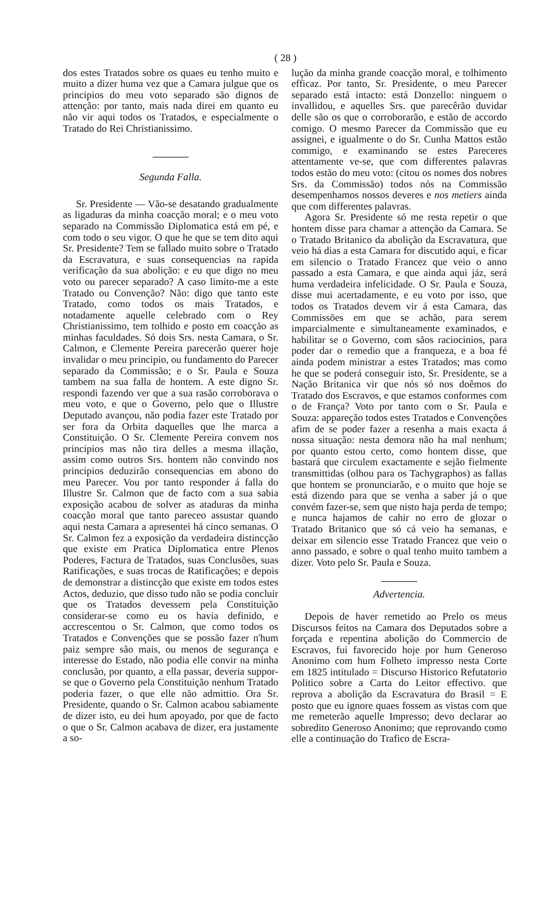( 28 )
dos estes Tratados sobre os quaes eu tenho muito e muito a dizer huma vez que a Camara julgue que os principios do meu voto separado são dignos de attenção: por tanto, mais nada direi em quanto eu não vir aqui todos os Tratados, e especialmente o Tratado do Rei Christianissimo.
Segunda Falla.
Sr. Presidente — Vão-se desatando gradualmente as ligaduras da minha coacção moral; e o meu voto separado na Commissão Diplomatica está em pé, e com todo o seu vigor. O que he que se tem dito aqui Sr. Presidente? Tem se fallado muito sobre o Tratado da Escravatura, e suas consequencias na rapida verificação da sua abolição: e eu que digo no meu voto ou parecer separado? A caso limito-me a este Tratado ou Convenção? Não: digo que tanto este Tratado, como todos os mais Tratados, e notadamente aquelle celebrado com o Rey Christianissimo, tem tolhido e posto em coacção as minhas faculdades. Só dois Srs. nesta Camara, o Sr. Calmon, e Clemente Pereira parecerão querer hoje invalidar o meu principio, ou fundamento do Parecer separado da Commissão; e o Sr. Paula e Souza tambem na sua falla de hontem. A este digno Sr. respondi fazendo ver que a sua rasão corroborava o meu voto, e que o Governo, pelo que o Illustre Deputado avançou, não podia fazer este Tratado por ser fora da Orbita daquelles que lhe marca a Constituição. O Sr. Clemente Pereira convem nos principios mas não tira delles a mesma illação, assim como outros Srs. hontem não convindo nos principios deduzirão consequencias em abono do meu Parecer. Vou por tanto responder á falla do Illustre Sr. Calmon que de facto com a sua sabia exposição acabou de solver as ataduras da minha coacção moral que tanto pareceo assustar quando aqui nesta Camara a apresentei há cinco semanas. O Sr. Calmon fez a exposição da verdadeira distincção que existe em Pratica Diplomatica entre Plenos Poderes, Factura de Tratados, suas Conclusões, suas Ratificações, e suas trocas de Ratificações; e depois de demonstrar a distincção que existe em todos estes Actos, deduzio, que disso tudo não se podia concluir que os Tratados devessem pela Constituição considerar-se como eu os havia definido, e accrescentou o Sr. Calmon, que como todos os Tratados e Convenções que se possão fazer n'hum paiz sempre são mais, ou menos de segurança e interesse do Estado, não podia elle convir na minha conclusão, por quanto, a ella passar, deveria suppor-se que o Governo pela Constituição nenhum Tratado poderia fazer, o que elle não admittio. Ora Sr. Presidente, quando o Sr. Calmon acabou sabiamente de dizer isto, eu dei hum apoyado, por que de facto o que o Sr. Calmon acabava de dizer, era justamente a so-
lução da minha grande coacção moral, e tolhimento efficaz. Por tanto, Sr. Presidente, o meu Parecer separado está intacto: está Donzello: ninguem o invallidou, e aquelles Srs. que parecêrão duvidar delle são os que o corroborarão, e estão de accordo comigo. O mesmo Parecer da Commissão que eu assignei, e igualmente o do Sr. Cunha Mattos estão commigo, e examinando se estes Pareceres attentamente ve-se, que com differentes palavras todos estão do meu voto: (citou os nomes dos nobres Srs. da Commissão) todos nós na Commissão desempenhamos nossos deveres e nos metiers ainda que com differentes palavras.
Agora Sr. Presidente só me resta repetir o que hontem disse para chamar a attenção da Camara. Se o Tratado Britanico da abolição da Escravatura, que veio há dias a esta Camara for discutido aqui, e ficar em silencio o Tratado Francez que veio o anno passado a esta Camara, e que ainda aqui jáz, será huma verdadeira infelicidade. O Sr. Paula e Souza, disse mui acertadamente, e eu voto por isso, que todos os Tratados devem vir á esta Camara, das Commissões em que se achão, para serem imparcialmente e simultaneamente examinados, e habilitar se o Governo, com sãos raciocinios, para poder dar o remedio que a franqueza, e a boa fé ainda podem ministrar a estes Tratados; mas como he que se poderá conseguir isto, Sr. Presidente, se a Nação Britanica vir que nós só nos doêmos do Tratado dos Escravos, e que estamos conformes com o de França? Voto por tanto com o Sr. Paula e Souza: appareção todos estes Tratados e Convenções afim de se poder fazer a resenha a mais exacta á nossa situação: nesta demora não ha mal nenhum; por quanto estou certo, como hontem disse, que bastará que circulem exactamente e sejão fielmente transmittidas (olhou para os Tachygraphos) as fallas que hontem se pronunciarão, e o muito que hoje se está dizendo para que se venha a saber já o que convém fazer-se, sem que nisto haja perda de tempo; e nunca hajamos de cahir no erro de glozar o Tratado Britanico que só cá veio ha semanas, e deixar em silencio esse Tratado Francez que veio o anno passado, e sobre o qual tenho muito tambem a dizer. Voto pelo Sr. Paula e Souza.
Advertencia.
Depois de haver remetido ao Prelo os meus Discursos feitos na Camara dos Deputados sobre a forçada e repentina abolição do Commercio de Escravos, fui favorecido hoje por hum Generoso Anonimo com hum Folheto impresso nesta Corte em 1825 intitulado = Discurso Historico Refutatorio Politico sobre a Carta do Leitor effectivo. que reprova a abolição da Escravatura do Brasil = E posto que eu ignore quaes fossem as vistas com que me remeterão aquelle Impresso; devo declarar ao sobredito Generoso Anonimo; que reprovando como elle a continuação do Trafico de Escra-